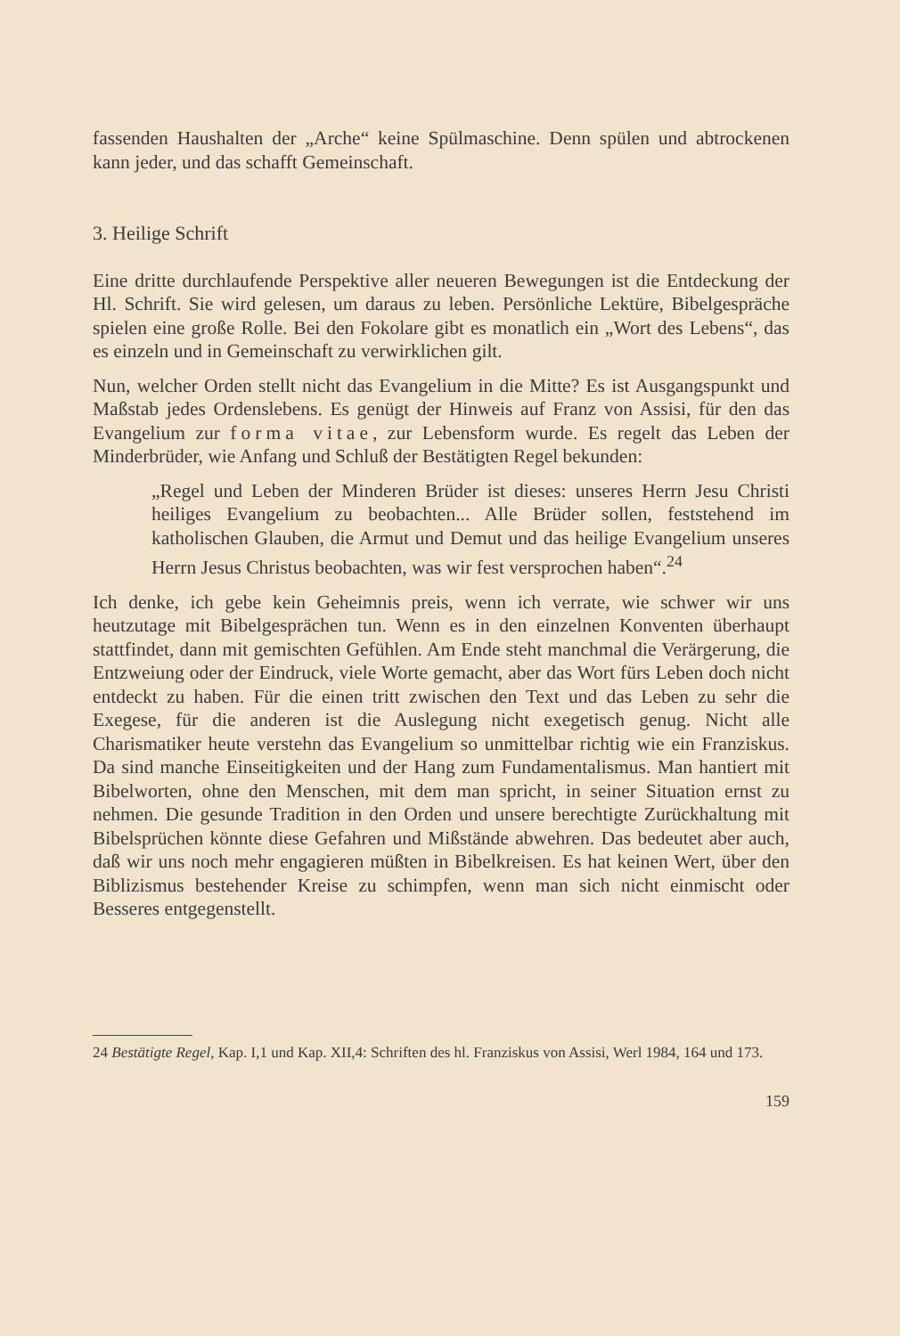fassenden Haushalten der „Arche“ keine Spülmaschine. Denn spülen und abtrockenen kann jeder, und das schafft Gemeinschaft.
3. Heilige Schrift
Eine dritte durchlaufende Perspektive aller neueren Bewegungen ist die Entdeckung der Hl. Schrift. Sie wird gelesen, um daraus zu leben. Persönliche Lektüre, Bibelgespräche spielen eine große Rolle. Bei den Fokolare gibt es monatlich ein „Wort des Lebens“, das es einzeln und in Gemeinschaft zu verwirklichen gilt.
Nun, welcher Orden stellt nicht das Evangelium in die Mitte? Es ist Ausgangspunkt und Maßstab jedes Ordenslebens. Es genügt der Hinweis auf Franz von Assisi, für den das Evangelium zur forma vitae, zur Lebensform wurde. Es regelt das Leben der Minderbrüder, wie Anfang und Schluß der Bestätigten Regel bekunden:
„Regel und Leben der Minderen Brüder ist dieses: unseres Herrn Jesu Christi heiliges Evangelium zu beobachten... Alle Brüder sollen, feststehend im katholischen Glauben, die Armut und Demut und das heilige Evangelium unseres Herrn Jesus Christus beobachten, was wir fest versprochen haben“.<sup>24</sup>
Ich denke, ich gebe kein Geheimnis preis, wenn ich verrate, wie schwer wir uns heutzutage mit Bibelgesprächen tun. Wenn es in den einzelnen Konventen überhaupt stattfindet, dann mit gemischten Gefühlen. Am Ende steht manchmal die Verärgerung, die Entzweiung oder der Eindruck, viele Worte gemacht, aber das Wort fürs Leben doch nicht entdeckt zu haben. Für die einen tritt zwischen den Text und das Leben zu sehr die Exegese, für die anderen ist die Auslegung nicht exegetisch genug. Nicht alle Charismatiker heute verstehn das Evangelium so unmittelbar richtig wie ein Franziskus. Da sind manche Einseitigkeiten und der Hang zum Fundamentalismus. Man hantiert mit Bibelworten, ohne den Menschen, mit dem man spricht, in seiner Situation ernst zu nehmen. Die gesunde Tradition in den Orden und unsere berechtigte Zurückhaltung mit Bibelsprüchen könnte diese Gefahren und Mißstände abwehren. Das bedeutet aber auch, daß wir uns noch mehr engagieren müßten in Bibelkreisen. Es hat keinen Wert, über den Biblizismus bestehender Kreise zu schimpfen, wenn man sich nicht einmischt oder Besseres entgegenstellt.
24 Bestätigte Regel, Kap. I,1 und Kap. XII,4: Schriften des hl. Franziskus von Assisi, Werl 1984, 164 und 173.
159